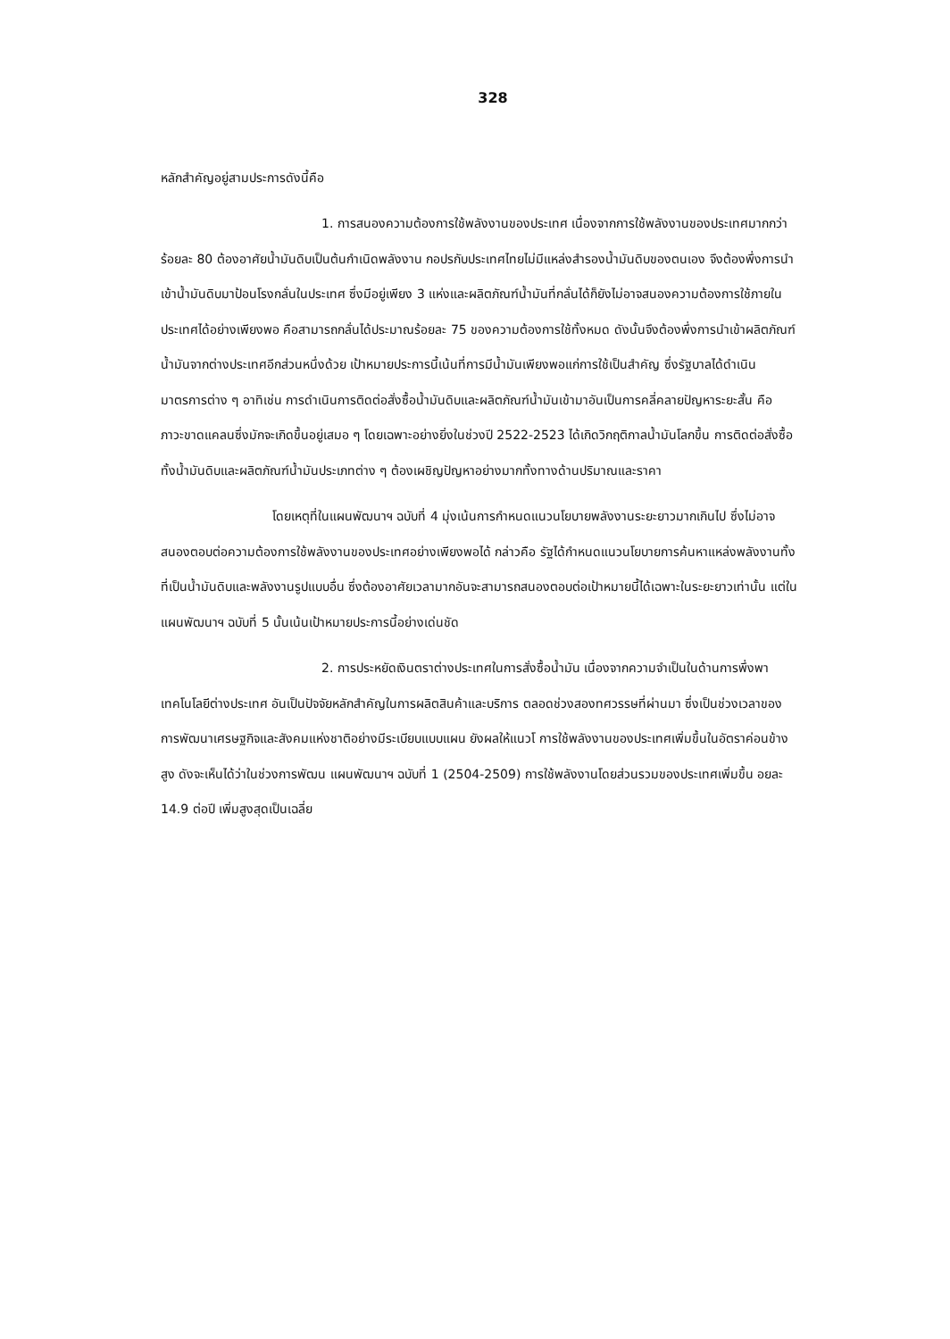328
หลักสำคัญอยู่สามประการดังนี้คือ
1. การสนองความต้องการใช้พลังงานของประเทศ เนื่องจากการใช้พลังงานของประเทศมากกว่าร้อยละ 80 ต้องอาศัยน้ำมันดิบเป็นต้นกำเนิดพลังงาน กอปรกับประเทศไทยไม่มีแหล่งสำรองน้ำมันดิบของตนเอง จึงต้องพึ่งการนำเข้าน้ำมันดิบมาป้อนโรงกลั่นในประเทศ ซึ่งมีอยู่เพียง 3 แห่งและผลิตภัณฑ์น้ำมันที่กลั่นได้ก็ยังไม่อาจสนองความต้องการใช้ภายในประเทศได้อย่างเพียงพอ คือสามารถกลั่นได้ประมาณร้อยละ 75 ของความต้องการใช้ทั้งหมด ดังนั้นจึงต้องพึ่งการนำเข้าผลิตภัณฑ์น้ำมันจากต่างประเทศอีกส่วนหนึ่งด้วย เป้าหมายประการนี้เน้นที่การมีน้ำมันเพียงพอแก่การใช้เป็นสำคัญ ซึ่งรัฐบาลได้ดำเนินมาตรการต่าง ๆ อาทิเช่น การดำเนินการติดต่อสั่งซื้อน้ำมันดิบและผลิตภัณฑ์น้ำมันเข้ามาอันเป็นการคลี่คลายปัญหาระยะสั้น คือ ภาวะขาดแคลนซึ่งมักจะเกิดขึ้นอยู่เสมอ ๆ โดยเฉพาะอย่างยิ่งในช่วงปี 2522-2523 ได้เกิดวิกฤติกาลน้ำมันโลกขึ้น การติดต่อสั่งซื้อทั้งน้ำมันดิบและผลิตภัณฑ์น้ำมันประเภทต่าง ๆ ต้องเผชิญปัญหาอย่างมากทั้งทางด้านปริมาณและราคา
โดยเหตุที่ในแผนพัฒนาฯ ฉบับที่ 4 มุ่งเน้นการกำหนดแนวนโยบายพลังงานระยะยาวมากเกินไป ซึ่งไม่อาจสนองตอบต่อความต้องการใช้พลังงานของประเทศอย่างเพียงพอได้ กล่าวคือ รัฐได้กำหนดแนวนโยบายการค้นหาแหล่งพลังงานทั้งที่เป็นน้ำมันดิบและพลังงานรูปแบบอื่น ซึ่งต้องอาศัยเวลามากอันจะสามารถสนองตอบต่อเป้าหมายนี้ได้เฉพาะในระยะยาวเท่านั้น แต่ในแผนพัฒนาฯ ฉบับที่ 5 นั้นเน้นเป้าหมายประการนี้อย่างเด่นชัด
2. การประหยัดเงินตราต่างประเทศในการสั่งซื้อน้ำมัน เนื่องจากความจำเป็นในด้านการพึ่งพาเทคโนโลยีต่างประเทศ อันเป็นปัจจัยหลักสำคัญในการผลิตสินค้าและบริการ ตลอดช่วงสองทศวรรษที่ผ่านมา ซึ่งเป็นช่วงเวลาของการพัฒนาเศรษฐกิจและสังคมแห่งชาติอย่างมีระเบียบแบบแผน ยังผลให้แนวโ การใช้พลังงานของประเทศเพิ่มขึ้นในอัตราค่อนข้างสูง ดังจะเห็นได้ว่าในช่วงการพัฒน แผนพัฒนาฯ ฉบับที่ 1 (2504-2509) การใช้พลังงานโดยส่วนรวมของประเทศเพิ่มขึ้น อยละ 14.9 ต่อปี เพิ่มสูงสุดเป็นเฉลี่ย